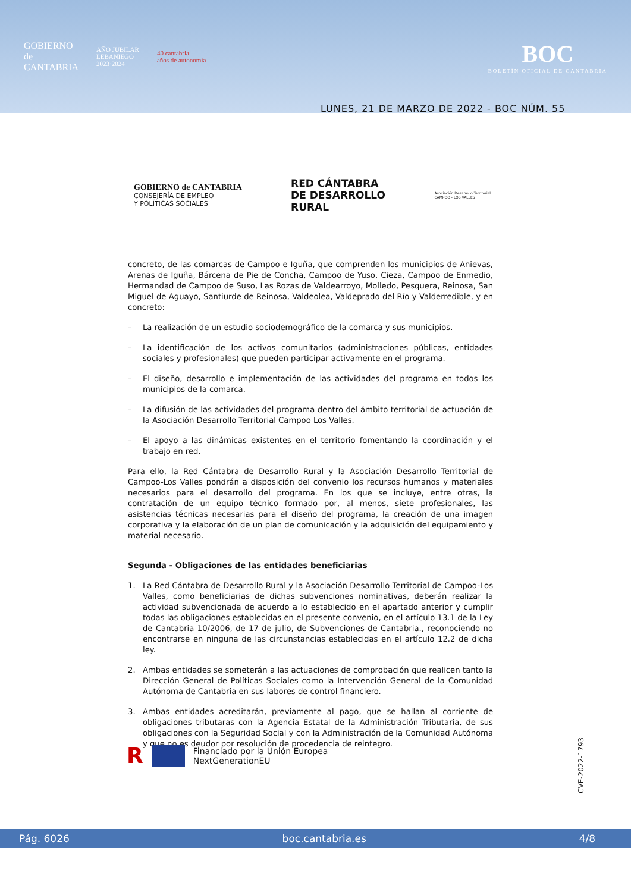GOBIERNO
de
CANTABRIA
AÑO JUBILAR
LEBANIEGO
2023·2024
40 cantabria
años de autonomía
BOC
BOLETÍN OFICIAL DE CANTABRIA
LUNES, 21 DE MARZO DE 2022 - BOC NÚM. 55
GOBIERNO de CANTABRIA
CONSEJERÍA DE EMPLEO
Y POLÍTICAS SOCIALES
RED CÁNTABRA
DE DESARROLLO
RURAL
Asociación Desarrollo Territorial
CAMPOO - LOS VALLES
concreto, de las comarcas de Campoo e Iguña, que comprenden los municipios de Anievas, Arenas de Iguña, Bárcena de Pie de Concha, Campoo de Yuso, Cieza, Campoo de Enmedio, Hermandad de Campoo de Suso, Las Rozas de Valdearroyo, Molledo, Pesquera, Reinosa, San Miguel de Aguayo, Santiurde de Reinosa, Valdeolea, Valdeprado del Río y Valderredible, y en concreto:
– La realización de un estudio sociodemográfico de la comarca y sus municipios.
– La identificación de los activos comunitarios (administraciones públicas, entidades sociales y profesionales) que pueden participar activamente en el programa.
– El diseño, desarrollo e implementación de las actividades del programa en todos los municipios de la comarca.
– La difusión de las actividades del programa dentro del ámbito territorial de actuación de la Asociación Desarrollo Territorial Campoo Los Valles.
– El apoyo a las dinámicas existentes en el territorio fomentando la coordinación y el trabajo en red.
Para ello, la Red Cántabra de Desarrollo Rural y la Asociación Desarrollo Territorial de Campoo-Los Valles pondrán a disposición del convenio los recursos humanos y materiales necesarios para el desarrollo del programa. En los que se incluye, entre otras, la contratación de un equipo técnico formado por, al menos, siete profesionales, las asistencias técnicas necesarias para el diseño del programa, la creación de una imagen corporativa y la elaboración de un plan de comunicación y la adquisición del equipamiento y material necesario.
Segunda - Obligaciones de las entidades beneficiarias
1. La Red Cántabra de Desarrollo Rural y la Asociación Desarrollo Territorial de Campoo-Los Valles, como beneficiarias de dichas subvenciones nominativas, deberán realizar la actividad subvencionada de acuerdo a lo establecido en el apartado anterior y cumplir todas las obligaciones establecidas en el presente convenio, en el artículo 13.1 de la Ley de Cantabria 10/2006, de 17 de julio, de Subvenciones de Cantabria., reconociendo no encontrarse en ninguna de las circunstancias establecidas en el artículo 12.2 de dicha ley.
2. Ambas entidades se someterán a las actuaciones de comprobación que realicen tanto la Dirección General de Políticas Sociales como la Intervención General de la Comunidad Autónoma de Cantabria en sus labores de control financiero.
3. Ambas entidades acreditarán, previamente al pago, que se hallan al corriente de obligaciones tributaras con la Agencia Estatal de la Administración Tributaria, de sus obligaciones con la Seguridad Social y con la Administración de la Comunidad Autónoma y que no es deudor por resolución de procedencia de reintegro.
R
Financiado por la Unión Europea
NextGenerationEU
CVE-2022-1793
Pág. 6026 boc.cantabria.es 4/8